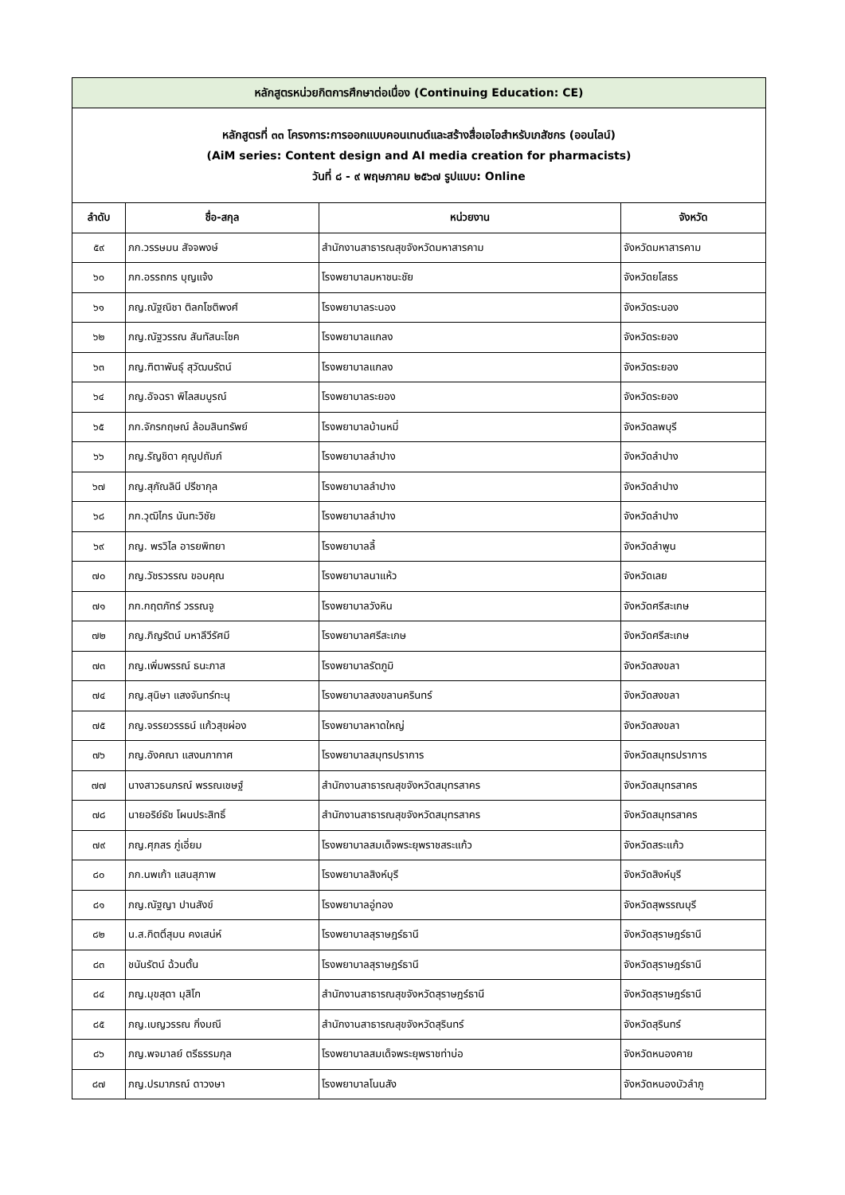| หลักสูตรหน่วยกิตการศึกษาต่อเนื่อง (Continuing Education: CE) | | | |
| หลักสูตรที่ ๓๓ โครงการ:การออกแบบคอนเทนต์และสร้างสื่อเอไอสำหรับเภสัชกร (ออนไลน์) (AiM series: Content design and AI media creation for pharmacists) วันที่ ๘ - ๙ พฤษภาคม ๒๕๖๗ รูปแบบ: Online | | | |
| ลำดับ | ชื่อ-สกุล | หน่วยงาน | จังหวัด |
| ๕๙ | ภก.วรรษมน สัจจพงษ์ | สำนักงานสาธารณสุขจังหวัดมหาสารคาม | จังหวัดมหาสารคาม |
| ๖๐ | ภก.อรรถกร บุญแจ้ง | โรงพยาบาลมหาชนะชัย | จังหวัดยโสธร |
| ๖๑ | ภญ.ณัฐณิชา ติลกโชติพงศ์ | โรงพยาบาลระนอง | จังหวัดระนอง |
| ๖๒ | ภญ.ณัฐวรรณ สันทัสนะโชค | โรงพยาบาลแกลง | จังหวัดระยอง |
| ๖๓ | ภญ.ฑิตาพันธุ์ สุวัฒนรัตน์ | โรงพยาบาลแกลง | จังหวัดระยอง |
| ๖๔ | ภญ.อัจฉรา พิไลสมบูรณ์ | โรงพยาบาลระยอง | จังหวัดระยอง |
| ๖๕ | ภก.จักรกฤษณ์ ล้อมสินทรัพย์ | โรงพยาบาลบ้านหมี่ | จังหวัดลพบุรี |
| ๖๖ | ภญ.รัญชิดา คุณูปถัมภ์ | โรงพยาบาลลำปาง | จังหวัดลำปาง |
| ๖๗ | ภญ.สุภัณลินี ปรีชากุล | โรงพยาบาลลำปาง | จังหวัดลำปาง |
| ๖๘ | ภก.วุฒิไกร นันทะวิชัย | โรงพยาบาลลำปาง | จังหวัดลำปาง |
| ๖๙ | ภญ. พรวิไล อารยพิทยา | โรงพยาบาลลี้ | จังหวัดลำพูน |
| ๗๐ | ภญ.วัชรวรรณ ขอบคุณ | โรงพยาบาลนาแห้ว | จังหวัดเลย |
| ๗๑ | ภก.กฤตภัทร์ วรรณจู | โรงพยาบาลวังหิน | จังหวัดศรีสะเกษ |
| ๗๒ | ภญ.ภิญรัตน์ มหาลีวีรัศมี | โรงพยาบาลศรีสะเกษ | จังหวัดศรีสะเกษ |
| ๗๓ | ภญ.เพิ่มพรรณ์ ธนะภาส | โรงพยาบาลรัตภูมิ | จังหวัดสงขลา |
| ๗๔ | ภญ.สุนิษา แสงจันทร์ทะนุ | โรงพยาบาลสงขลานครินทร์ | จังหวัดสงขลา |
| ๗๕ | ภญ.จรรยวรรธน์ แก้วสุขผ่อง | โรงพยาบาลหาดใหญ่ | จังหวัดสงขลา |
| ๗๖ | ภญ.อังคณา แสงนภากาศ | โรงพยาบาลสมุทรปราการ | จังหวัดสมุทรปราการ |
| ๗๗ | นางสาวธนภรณ์ พรรณเชษฐ์ | สำนักงานสาธารณสุขจังหวัดสมุทรสาคร | จังหวัดสมุทรสาคร |
| ๗๘ | นายอริย์ธัช โผนประสิทธิ์ | สำนักงานสาธารณสุขจังหวัดสมุทรสาคร | จังหวัดสมุทรสาคร |
| ๗๙ | ภญ.ศุภสร ภู่เอี่ยม | โรงพยาบาลสมเด็จพระยุพราชสระแก้ว | จังหวัดสระแก้ว |
| ๘๐ | ภก.นพเก้า แสนสุภาพ | โรงพยาบาลสิงห์บุรี | จังหวัดสิงห์บุรี |
| ๘๑ | ภญ.ณัฐญา ปานสังข์ | โรงพยาบาลอู่ทอง | จังหวัดสุพรรณบุรี |
| ๘๒ | น.ส.กิตติ์สุมน คงเสน่ห์ | โรงพยาบาลสุราษฎร์ธานี | จังหวัดสุราษฎร์ธานี |
| ๘๓ | ชนันรัตน์ ฉ้วนตั้น | โรงพยาบาลสุราษฎร์ธานี | จังหวัดสุราษฎร์ธานี |
| ๘๔ | ภญ.มุขสุดา มุสิโก | สำนักงานสาธารณสุขจังหวัดสุราษฎร์ธานี | จังหวัดสุราษฎร์ธานี |
| ๘๕ | ภญ.เบญวรรณ กิ่งมณี | สำนักงานสาธารณสุขจังหวัดสุรินทร์ | จังหวัดสุรินทร์ |
| ๘๖ | ภญ.พจมาลย์ ตรีธรรมกุล | โรงพยาบาลสมเด็จพระยุพราชท่าบ่อ | จังหวัดหนองคาย |
| ๘๗ | ภญ.ปรมาภรณ์ ดาวงษา | โรงพยาบาลโนนสัง | จังหวัดหนองบัวลำภู |